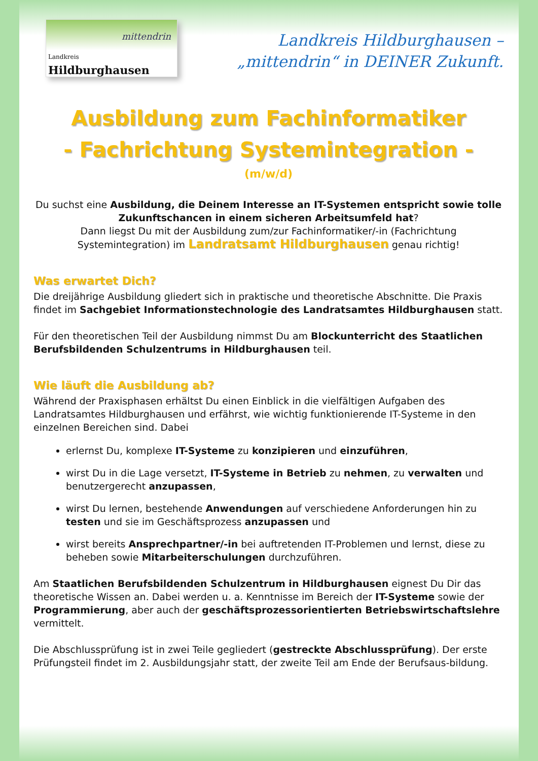mittendrin
Landkreis
Hildburghausen
Landkreis Hildburghausen –
„mittendrin“ in DEINER Zukunft.
Ausbildung zum Fachinformatiker
- Fachrichtung Systemintegration -
(m/w/d)
Du suchst eine Ausbildung, die Deinem Interesse an IT-Systemen entspricht sowie tolle Zukunftschancen in einem sicheren Arbeitsumfeld hat?
Dann liegst Du mit der Ausbildung zum/zur Fachinformatiker/-in (Fachrichtung Systemintegration) im Landratsamt Hildburghausen genau richtig!
Was erwartet Dich?
Die dreijährige Ausbildung gliedert sich in praktische und theoretische Abschnitte. Die Praxis findet im Sachgebiet Informationstechnologie des Landratsamtes Hildburghausen statt.
Für den theoretischen Teil der Ausbildung nimmst Du am Blockunterricht des Staatlichen Berufsbildenden Schulzentrums in Hildburghausen teil.
Wie läuft die Ausbildung ab?
Während der Praxisphasen erhältst Du einen Einblick in die vielfältigen Aufgaben des Landratsamtes Hildburghausen und erfährst, wie wichtig funktionierende IT-Systeme in den einzelnen Bereichen sind. Dabei
erlernst Du, komplexe IT-Systeme zu konzipieren und einzuführen,
wirst Du in die Lage versetzt, IT-Systeme in Betrieb zu nehmen, zu verwalten und benutzergerecht anzupassen,
wirst Du lernen, bestehende Anwendungen auf verschiedene Anforderungen hin zu testen und sie im Geschäftsprozess anzupassen und
wirst bereits Ansprechpartner/-in bei auftretenden IT-Problemen und lernst, diese zu beheben sowie Mitarbeiterschulungen durchzuführen.
Am Staatlichen Berufsbildenden Schulzentrum in Hildburghausen eignest Du Dir das theoretische Wissen an. Dabei werden u. a. Kenntnisse im Bereich der IT-Systeme sowie der Programmierung, aber auch der geschäftsprozessorientierten Betriebswirtschaftslehre vermittelt.
Die Abschlussprüfung ist in zwei Teile gegliedert (gestreckte Abschlussprüfung). Der erste Prüfungsteil findet im 2. Ausbildungsjahr statt, der zweite Teil am Ende der Berufsaus-bildung.